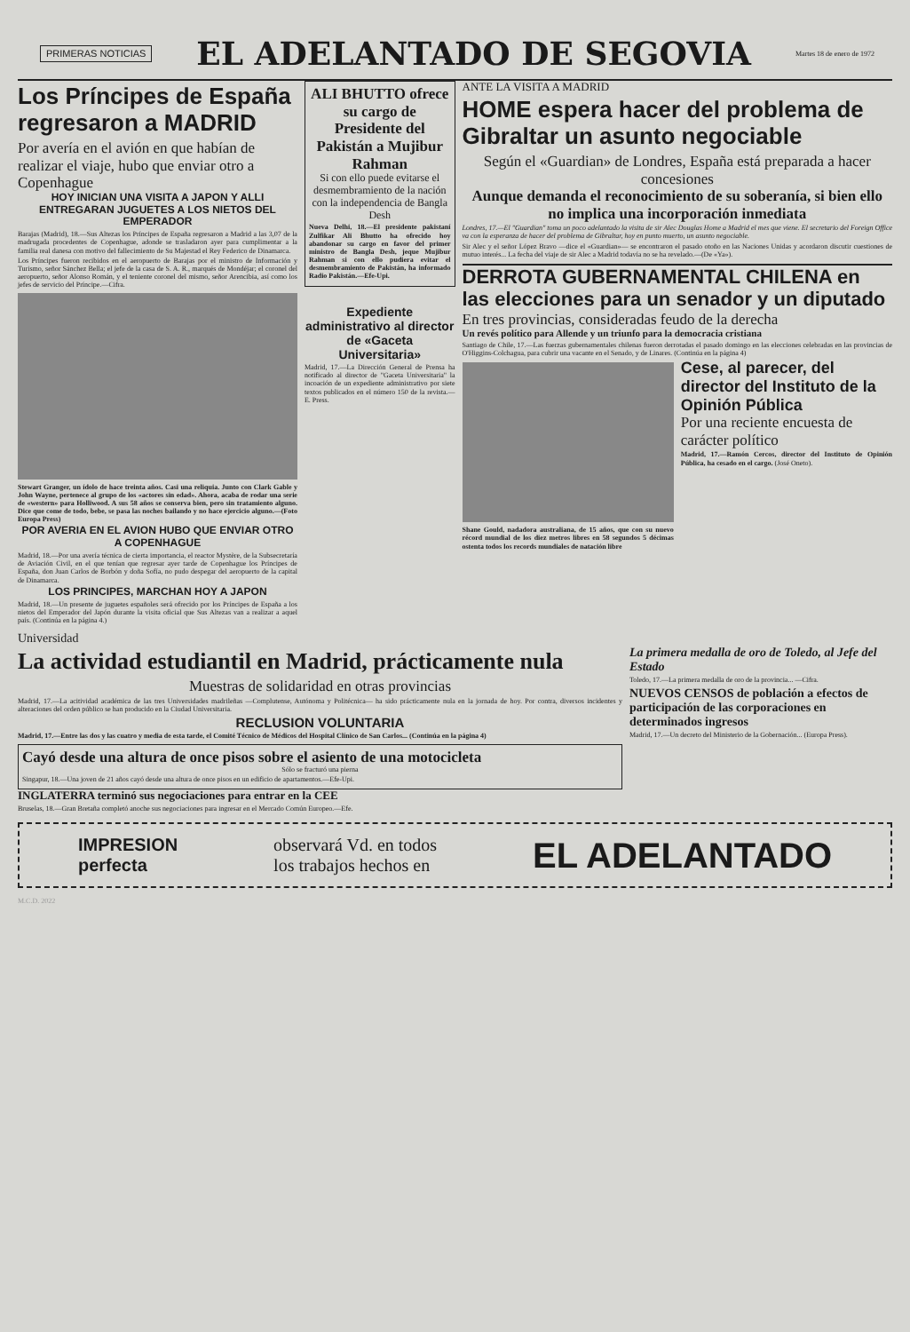PRIMERAS NOTICIAS EL ADELANTADO DE SEGOVIA Martes 18 de enero de 1972
Los Príncipes de España regresaron a MADRID
Por avería en el avión en que habían de realizar el viaje, hubo que enviar otro a Copenhague
HOY INICIAN UNA VISITA A JAPON Y ALLI ENTREGARAN JUGUETES A LOS NIETOS DEL EMPERADOR
Barajas (Madrid), 18.—Sus Altezas los Príncipes de España regresaron a Madrid a las 3,07 de la madrugada procedentes de Copenhague, adonde se trasladaron ayer para cumplimentar a la familia real danesa con motivo del fallecimiento de Su Majestad el Rey Federico de Dinamarca.
Los Príncipes fueron recibidos en el aeropuerto de Barajas por el ministro de Información y Turismo, señor Sánchez Bella; el jefe de la casa de S. A. R., marqués de Mondéjar; el coronel del aeropuerto, señor Alonso Román, y el teniente coronel del mismo, señor Arencibia, así como los jefes de servicio del Príncipe.—Cifra.
Stewart Granger, un ídolo de hace treinta años. Casi una reliquia. Junto con Clark Gable y John Wayne, pertenece al grupo de los «actores sin edad». Ahora, acaba de rodar una serie de «western» para Holliwood. A sus 58 años se conserva bien, pero sin tratamiento alguno. Dice que come de todo, bebe, se pasa las noches bailando y no hace ejercicio alguno.—(Foto Europa Press)
POR AVERIA EN EL AVION HUBO QUE ENVIAR OTRO A COPENHAGUE
Madrid, 18.—Por una avería técnica de cierta importancia, el reactor Mystère, de la Subsecretaría de Aviación Civil, en el que tenían que regresar ayer tarde de Copenhague los Príncipes de España, don Juan Carlos de Borbón y doña Sofía, no pudo despegar del aeropuerto de la capital de Dinamarca.
LOS PRINCIPES, MARCHAN HOY A JAPON
Madrid, 18.—Un presente de juguetes españoles será ofrecido por los Príncipes de España a los nietos del Emperador del Japón durante la visita oficial que Sus Altezas van a realizar a aquel país. (Continúa en la página 4.)
ALI BHUTTO ofrece su cargo de Presidente del Pakistán a Mujibur Rahman
Si con ello puede evitarse el desmembramiento de la nación con la independencia de Bangla Desh
Nueva Delhi, 18.—El presidente pakistaní Zulfikar Ali Bhutto ha ofrecido hoy abandonar su cargo en favor del primer ministro de Bangla Desh, jeque Mujibur Rahman si con ello pudiera evitar el desmembramiento de Pakistán, ha informado Radio Pakistán.—Efe-Upi.
Expediente administrativo al director de «Gaceta Universitaria»
Madrid, 17.—La Dirección General de Prensa ha notificado al director de "Gaceta Universitaria" la incoación de un expediente administrativo por siete textos publicados en el número 150 de la revista.—E. Press.
ANTE LA VISITA A MADRID
HOME espera hacer del problema de Gibraltar un asunto negociable
Según el «Guardian» de Londres, España está preparada a hacer concesiones
Aunque demanda el reconocimiento de su soberanía, si bien ello no implica una incorporación inmediata
Londres, 17.—El "Guardian" toma un poco adelantado la visita de sir Alec Douglas Home a Madrid el mes que viene. El secretario del Foreign Office va con la esperanza de hacer del problema de Gibraltar, hoy en punto muerto, un asunto negociable.
Sir Alec y el señor López Bravo —dice el «Guardian»— se encontraron el pasado otoño en las Naciones Unidas y acordaron discutir cuestiones de mutuo interés... La fecha del viaje de sir Alec a Madrid todavía no se ha revelado.—(De «Ya»).
DERROTA GUBERNAMENTAL CHILENA en las elecciones para un senador y un diputado
En tres provincias, consideradas feudo de la derecha
Un revés político para Allende y un triunfo para la democracia cristiana
Santiago de Chile, 17.—Las fuerzas gubernamentales chilenas fueron derrotadas el pasado domingo en las elecciones celebradas en las provincias de O'Higgins-Colchagua, para cubrir una vacante en el Senado, y de Linares. (Continúa en la página 4)
Shane Gould, nadadora australiana, de 15 años, que con su nuevo récord mundial de los diez metros libres en 58 segundos 5 décimas ostenta todos los records mundiales de natación libre
Cese, al parecer, del director del Instituto de la Opinión Pública
Por una reciente encuesta de carácter político
Madrid, 17.—Ramón Cercos, director del Instituto de Opinión Pública, ha cesado en el cargo. (José Oneto).
Universidad
La actividad estudiantil en Madrid, prácticamente nula
Muestras de solidaridad en otras provincias
Madrid, 17.—La acitividad académica de las tres Universidades madrileñas —Complutense, Autónoma y Politécnica— ha sido prácticamente nula en la jornada de hoy. Por contra, diversos incidentes y alteraciones del orden público se han producido en la Ciudad Universitaria.
RECLUSION VOLUNTARIA
Madrid, 17.—Entre las dos y las cuatro y media de esta tarde, el Comité Técnico de Médicos del Hospital Clínico de San Carlos... (Continúa en la página 4)
Cayó desde una altura de once pisos sobre el asiento de una motocicleta
Sólo se fracturó una pierna
Singapur, 18.—Una joven de 21 años cayó desde una altura de once pisos en un edificio de apartamentos.—Efe-Upi.
INGLATERRA terminó sus negociaciones para entrar en la CEE
Bruselas, 18.—Gran Bretaña completó anoche sus negociaciones para ingresar en el Mercado Común Europeo.—Efe.
La primera medalla de oro de Toledo, al Jefe del Estado
Toledo, 17.—La primera medalla de oro de la provincia... —Cifra.
NUEVOS CENSOS de población a efectos de participación de las corporaciones en determinados ingresos
Madrid, 17.—Un decreto del Ministerio de la Gobernación... (Europa Press).
IMPRESION
perfecta
observará Vd. en todos
los trabajos hechos en
EL ADELANTADO
M.C.D. 2022